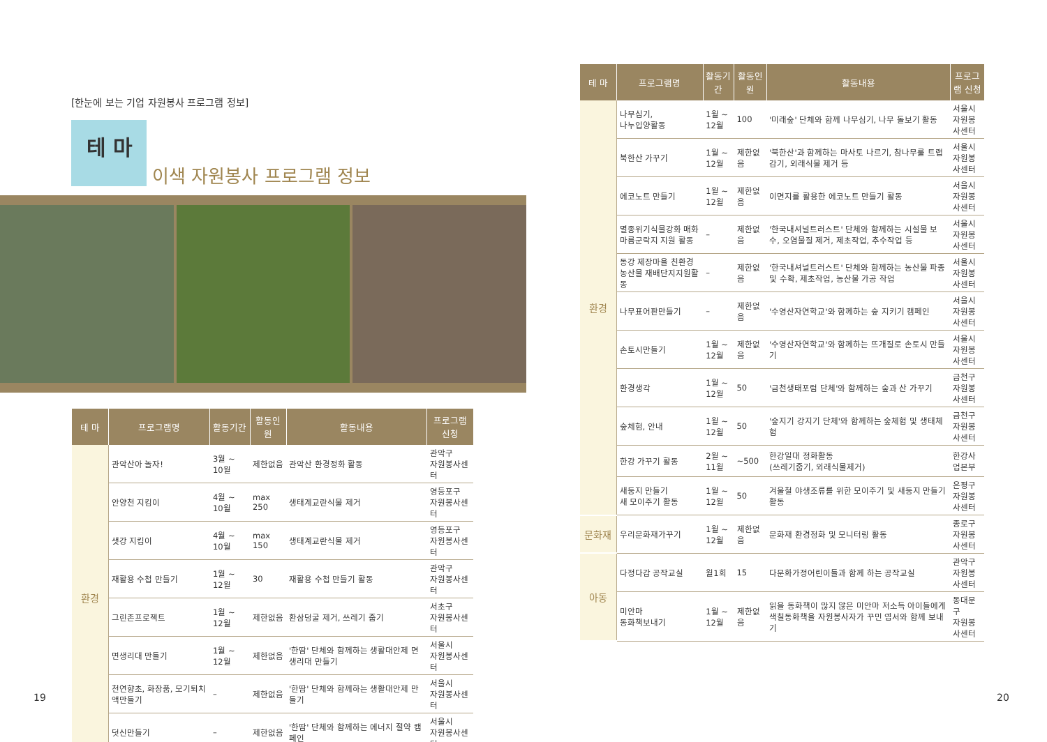[한눈에 보는 기업 자원봉사 프로그램 정보]
테 마
이색 자원봉사 프로그램 정보
| 테 마 | 프로그램명 | 활동기간 | 활동인원 | 활동내용 | 프로그램 신청 |
| --- | --- | --- | --- | --- | --- |
| 환경 | 관악산아 놀자! | 3월 ~ 10월 | 제한없음 | 관악산 환경정화 활동 | 관악구 자원봉사센터 |
| | 안양천 지킴이 | 4월 ~ 10월 | max 250 | 생태계교란식물 제거 | 영등포구 자원봉사센터 |
| | 샛강 지킴이 | 4월 ~ 10월 | max 150 | 생태계교란식물 제거 | 영등포구 자원봉사센터 |
| | 재활용 수첩 만들기 | 1월 ~ 12월 | 30 | 재활용 수첩 만들기 활동 | 관악구 자원봉사센터 |
| | 그린존프로젝트 | 1월 ~ 12월 | 제한없음 | 환삼덩굴 제거, 쓰레기 줍기 | 서초구 자원봉사센터 |
| | 면생리대 만들기 | 1월 ~ 12월 | 제한없음 | '한땀' 단체와 함께하는 생활대안제 면생리대 만들기 | 서울시 자원봉사센터 |
| | 천연향초, 화장품, 모기퇴치액만들기 | – | 제한없음 | '한땀' 단체와 함께하는 생활대안제 만들기 | 서울시 자원봉사센터 |
| | 덧신만들기 | – | 제한없음 | '한땀' 단체와 함께하는 에너지 절약 캠페인 | 서울시 자원봉사센터 |
19
| 테 마 | 프로그램명 | 활동기간 | 활동인원 | 활동내용 | 프로그램 신청 |
| --- | --- | --- | --- | --- | --- |
| 환경 | 나무심기, 나누입양활동 | 1월 ~ 12월 | 100 | '미래숲' 단체와 함께 나무심기, 나무 돌보기 활동 | 서울시 자원봉사센터 |
| | 북한산 가꾸기 | 1월 ~ 12월 | 제한없음 | '북한산'과 함께하는 마사토 나르기, 참나무룰 트랩감기, 외래식물 제거 등 | 서울시 자원봉사센터 |
| | 에코노트 만들기 | 1월 ~ 12월 | 제한없음 | 이면지를 활용한 에코노트 만들기 활동 | 서울시 자원봉사센터 |
| | 멸종위기식물강화 매화마름군락지 지원 활동 | – | 제한없음 | '한국내셔널트러스트' 단체와 함께하는 시설물 보수, 오염물질 제거, 제초작업, 추수작업 등 | 서울시 자원봉사센터 |
| | 동강 제장마을 친환경농산물 재배단지지원활동 | – | 제한없음 | '한국내셔널트러스트' 단체와 함께하는 농산물 파종 및 수확, 제초작업, 농산물 가공 작업 | 서울시 자원봉사센터 |
| | 나무표어판만들기 | – | 제한없음 | '수영산자연학교'와 함께하는 숲 지키기 캠페인 | 서울시 자원봉사센터 |
| | 손토시만들기 | 1월 ~ 12월 | 제한없음 | '수영산자연학교'와 함께하는 뜨개질로 손토시 만들기 | 서울시 자원봉사센터 |
| | 환경생각 | 1월 ~ 12월 | 50 | '금천생태포럼 단체'와 함께하는 숲과 산 가꾸기 | 금천구 자원봉사센터 |
| | 숲체험, 안내 | 1월 ~ 12월 | 50 | '숲지기 강지기 단체'와 함께하는 숲체험 및 생태체험 | 금천구 자원봉사센터 |
| | 한강 가꾸기 활동 | 2월 ~ 11월 | ~500 | 한강일대 정화활동 (쓰레기줍기, 외래식물제거) | 한강사업본부 |
| | 새둥지 만들기 새 모이주기 활동 | 1월 ~ 12월 | 50 | 겨울철 야생조류를 위한 모이주기 및 새둥지 만들기 활동 | 은평구 자원봉사센터 |
| 문화재 | 우리문화재가꾸기 | 1월 ~ 12월 | 제한없음 | 문화재 환경정화 및 모니터링 활동 | 종로구 자원봉사센터 |
| 아동 | 다정다감 공작교실 | 월1회 | 15 | 다문화가정어린이들과 함께 하는 공작교실 | 관악구 자원봉사센터 |
| | 미안마 동화책보내기 | 1월 ~ 12월 | 제한없음 | 읽을 동화책이 많지 않은 미안마 저소득 아이들에게 색칠동화책을 자원봉사자가 꾸민 엽서와 함께 보내기 | 동대문구 자원봉사센터 |
20